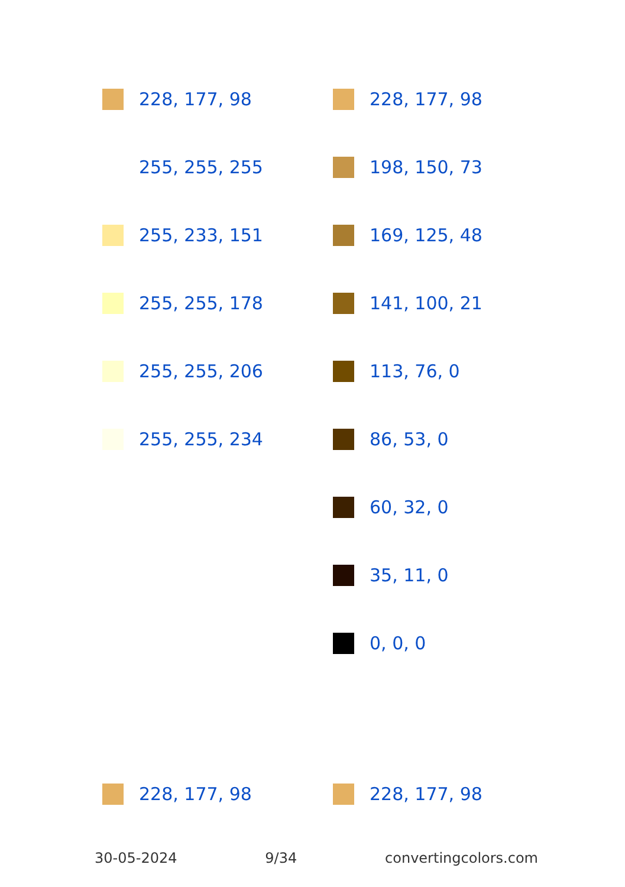228, 177, 98
255, 255, 255
255, 233, 151
255, 255, 178
255, 255, 206
255, 255, 234
228, 177, 98
198, 150, 73
169, 125, 48
141, 100, 21
113, 76, 0
86, 53, 0
60, 32, 0
35, 11, 0
0, 0, 0
228, 177, 98 228, 177, 98
30-05-2024 9/34 convertingcolors.com